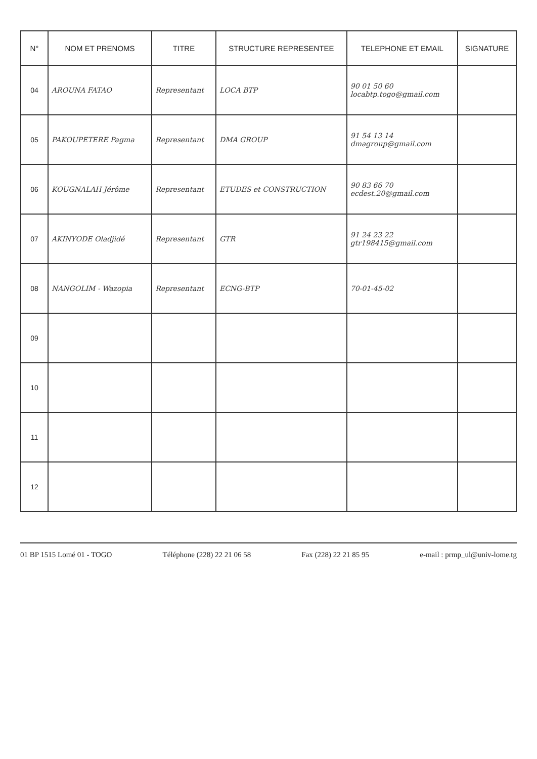| N° | NOM ET PRENOMS | TITRE | STRUCTURE REPRESENTEE | TELEPHONE ET EMAIL | SIGNATURE |
| --- | --- | --- | --- | --- | --- |
| 04 | AROUNA FATAO | Representant | LOCA BTP | 90 01 50 60 locabtp.togo@gmail.com | |
| 05 | PAKOUPETERE Pagma | Representant | DMA GROUP | 91 54 13 14 dmagroup@gmail.com | |
| 06 | KOUGNALAH Jérôme | Representant | ETUDES et CONSTRUCTION | 90 83 66 70 ecdest.20@gmail.com | |
| 07 | AKINYODE Oladjidé | Representant | GTR | 91 24 23 22 gtr198415@gmail.com | |
| 08 | NANGOLIM - Wazopia | Representant | ECNG-BTP | 70-01-45-02 | |
| 09 | | | | | |
| 10 | | | | | |
| 11 | | | | | |
| 12 | | | | | |
01 BP 1515 Lomé 01 - TOGO Téléphone (228) 22 21 06 58 Fax (228) 22 21 85 95 e-mail : prmp_ul@univ-lome.tg